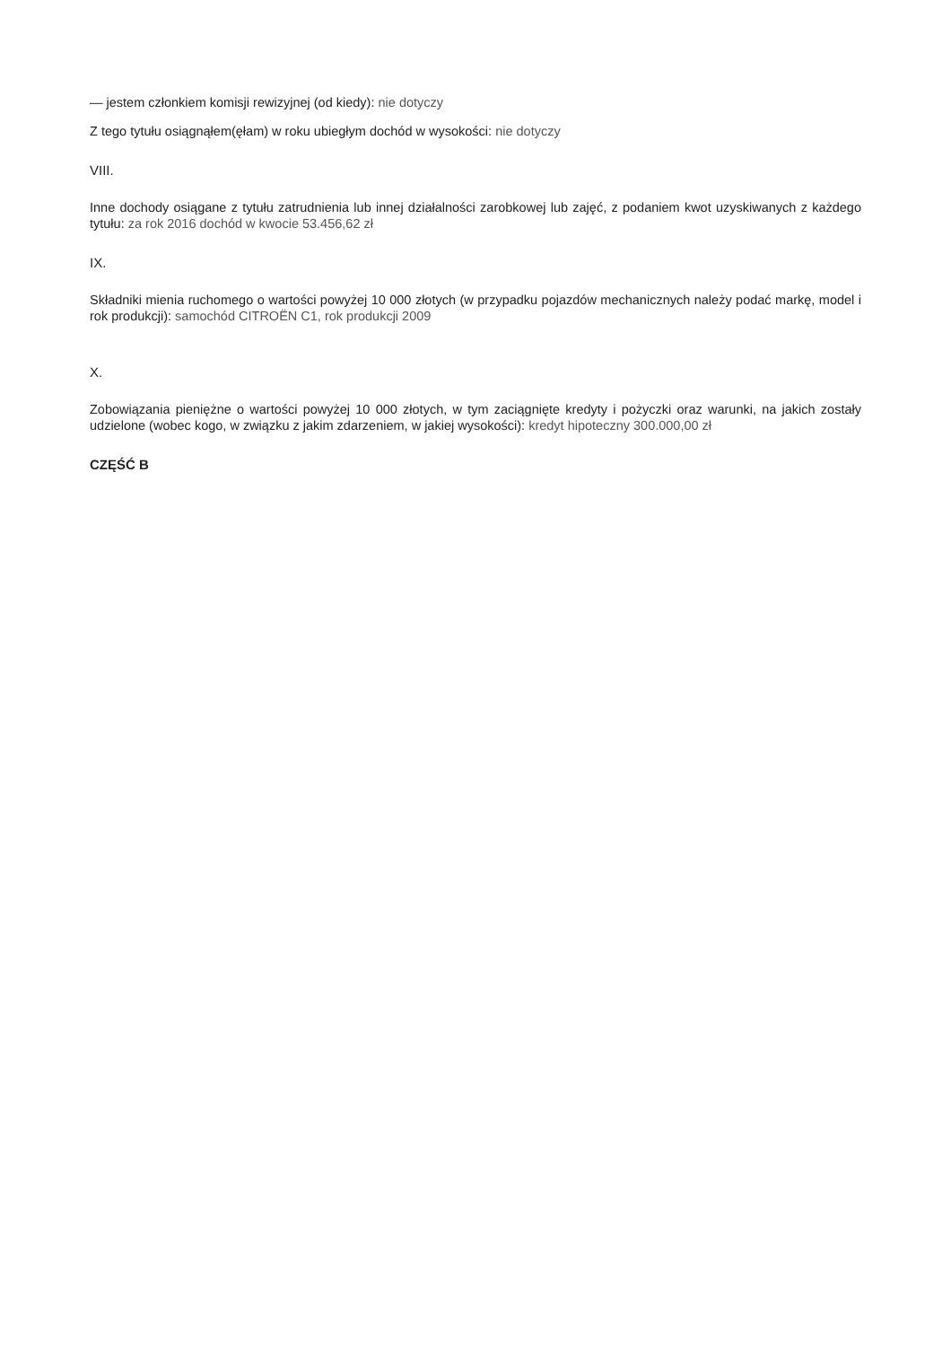— jestem członkiem komisji rewizyjnej (od kiedy): nie dotyczy
Z tego tytułu osiągnąłem(ęłam) w roku ubiegłym dochód w wysokości: nie dotyczy
VIII.
Inne dochody osiągane z tytułu zatrudnienia lub innej działalności zarobkowej lub zajęć, z podaniem kwot uzyskiwanych z każdego tytułu: za rok 2016 dochód w kwocie 53.456,62 zł
IX.
Składniki mienia ruchomego o wartości powyżej 10 000 złotych (w przypadku pojazdów mechanicznych należy podać markę, model i rok produkcji): samochód CITROËN C1, rok produkcji 2009
X.
Zobowiązania pieniężne o wartości powyżej 10 000 złotych, w tym zaciągnięte kredyty i pożyczki oraz warunki, na jakich zostały udzielone (wobec kogo, w związku z jakim zdarzeniem, w jakiej wysokości): kredyt hipoteczny 300.000,00 zł
CZĘŚĆ B